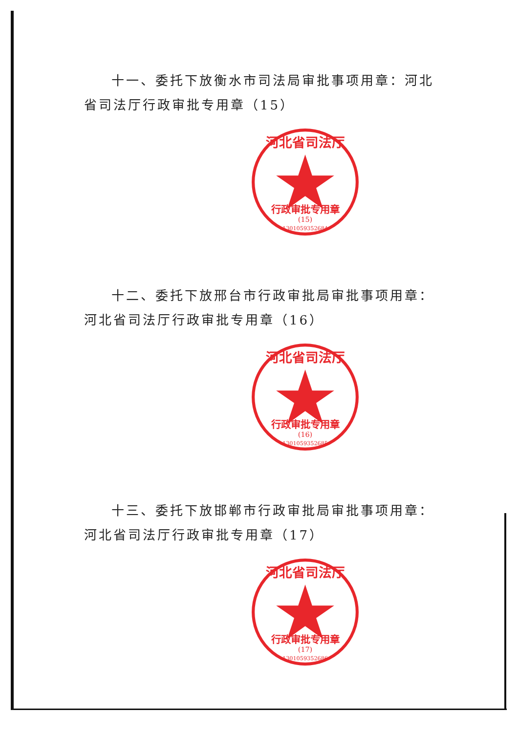十一、委托下放衡水市司法局审批事项用章：河北省司法厅行政审批专用章（15）
河北省司法厅
行政审批专用章
(15)
1301059352684
十二、委托下放邢台市行政审批局审批事项用章：河北省司法厅行政审批专用章（16）
河北省司法厅
行政审批专用章
(16)
1301059352685
十三、委托下放邯郸市行政审批局审批事项用章：河北省司法厅行政审批专用章（17）
河北省司法厅
行政审批专用章
(17)
1301059352686